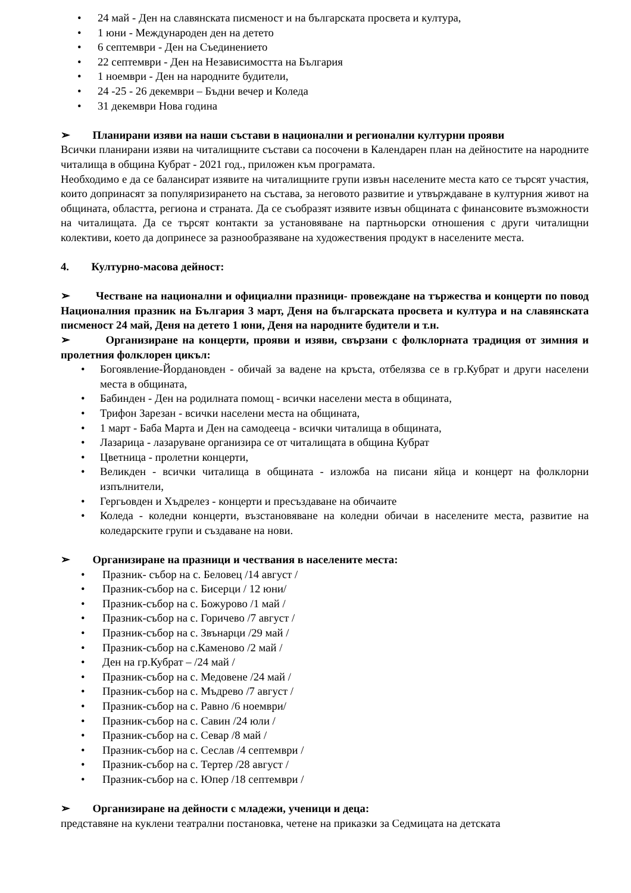• 24 май - Ден на славянската писменост и на българската просвета и култура,
• 1 юни - Международен ден на детето
• 6 септември - Ден на Съединението
• 22 септември - Ден на Независимостта на България
• 1 ноември - Ден на народните будители,
• 24 -25 - 26 декември – Бъдни вечер и Коледа
• 31 декември Нова година
➢ Планирани изяви на наши състави в национални и регионални културни прояви
Всички планирани изяви на читалищните състави са посочени в Календарен план на дейностите на народните читалища в община Кубрат - 2021 год., приложен към програмата.
Необходимо е да се балансират изявите на читалищните групи извън населените места като се търсят участия, които допринасят за популяризирането на състава, за неговото развитие и утвърждаване в културния живот на общината, областта, региона и страната. Да се съобразят изявите извън общината с финансовите възможности на читалищата. Да се търсят контакти за установяване на партньорски отношения с други читалищни колективи, което да допринесе за разнообразяване на художествения продукт в населените места.
4. Културно-масова дейност:
➢ Честване на национални и официални празници- провеждане на тържества и концерти по повод Националния празник на България 3 март, Деня на българската просвета и култура и на славянската писменост 24 май, Деня на детето 1 юни, Деня на народните будители и т.н.
➢ Организиране на концерти, прояви и изяви, свързани с фолклорната традиция от зимния и пролетния фолклорен цикъл:
• Богоявление-Йордановден - обичай за вадене на кръста, отбелязва се в гр.Кубрат и други населени места в общината,
• Бабинден - Ден на родилната помощ - всички населени места в общината,
• Трифон Зарезан - всички населени места на общината,
• 1 март - Баба Марта и Ден на самодееца - всички читалища в общината,
• Лазарица - лазаруване организира се от читалищата в община Кубрат
• Цветница - пролетни концерти,
• Великден - всички читалища в общината - изложба на писани яйца и концерт на фолклорни изпълнители,
• Гергьовден и Хъдрелез - концерти и пресъздаване на обичаите
• Коледа - коледни концерти, възстановяване на коледни обичаи в населените места, развитие на коледарските групи и създаване на нови.
➢ Организиране на празници и чествания в населените места:
• Празник- събор на с. Беловец /14 август /
• Празник-събор на с. Бисерци / 12 юни/
• Празник-събор на с. Божурово /1 май /
• Празник-събор на с. Горичево /7 август /
• Празник-събор на с. Звънарци /29 май /
• Празник-събор на с.Каменово /2 май /
• Ден на гр.Кубрат – /24 май /
• Празник-събор на с. Медовене /24 май /
• Празник-събор на с. Мъдрево /7 август /
• Празник-събор на с. Равно /6 ноември/
• Празник-събор на с. Савин /24 юли /
• Празник-събор на с. Севар /8 май /
• Празник-събор на с. Сеслав /4 септември /
• Празник-събор на с. Тертер /28 август /
• Празник-събор на с. Юпер /18 септември /
➢ Организиране на дейности с младежи, ученици и деца:
представяне на куклени театрални постановка, четене на приказки за Седмицата на детската